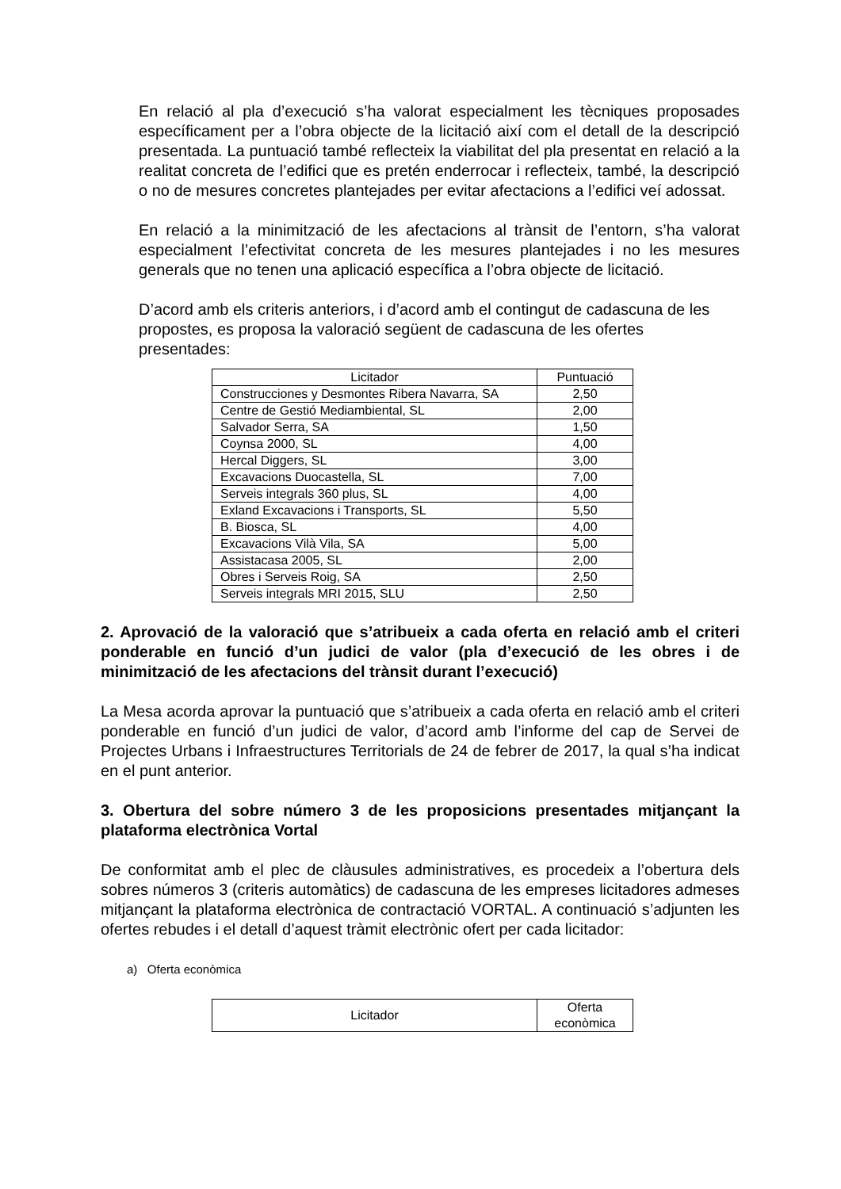En relació al pla d’execució s’ha valorat especialment les tècniques proposades específicament per a l’obra objecte de la licitació així com el detall de la descripció presentada. La puntuació també reflecteix la viabilitat del pla presentat en relació a la realitat concreta de l’edifici que es pretén enderrocar i reflecteix, també, la descripció o no de mesures concretes plantejades per evitar afectacions a l’edifici veí adossat.
En relació a la minimització de les afectacions al trànsit de l’entorn, s’ha valorat especialment l’efectivitat concreta de les mesures plantejades i no les mesures generals que no tenen una aplicació específica a l’obra objecte de licitació.
D’acord amb els criteris anteriors, i d’acord amb el contingut de cadascuna de les propostes, es proposa la valoració següent de cadascuna de les ofertes presentades:
| Licitador | Puntuació |
| --- | --- |
| Construcciones y Desmontes Ribera Navarra, SA | 2,50 |
| Centre de Gestió Mediambiental, SL | 2,00 |
| Salvador Serra, SA | 1,50 |
| Coynsa 2000, SL | 4,00 |
| Hercal Diggers, SL | 3,00 |
| Excavacions Duocastella, SL | 7,00 |
| Serveis integrals 360 plus, SL | 4,00 |
| Exland Excavacions i Transports, SL | 5,50 |
| B. Biosca, SL | 4,00 |
| Excavacions Vilà Vila, SA | 5,00 |
| Assistacasa 2005, SL | 2,00 |
| Obres i Serveis Roig, SA | 2,50 |
| Serveis integrals MRI 2015, SLU | 2,50 |
2. Aprovació de la valoració que s’atribueix a cada oferta en relació amb el criteri ponderable en funció d’un judici de valor (pla d’execució de les obres i de minimització de les afectacions del trànsit durant l’execució)
La Mesa acorda aprovar la puntuació que s’atribueix a cada oferta en relació amb el criteri ponderable en funció d’un judici de valor, d’acord amb l’informe del cap de Servei de Projectes Urbans i Infraestructures Territorials de 24 de febrer de 2017, la qual s’ha indicat en el punt anterior.
3. Obertura del sobre número 3 de les proposicions presentades mitjançant la plataforma electrònica Vortal
De conformitat amb el plec de clàusules administratives, es procedeix a l’obertura dels sobres números 3 (criteris automàtics) de cadascuna de les empreses licitadores admeses mitjançant la plataforma electrònica de contractació VORTAL. A continuació s’adjunten les ofertes rebudes i el detall d’aquest tràmit electrònic ofert per cada licitador:
a) Oferta econòmica
| Licitador | Oferta econòmica |
| --- | --- |